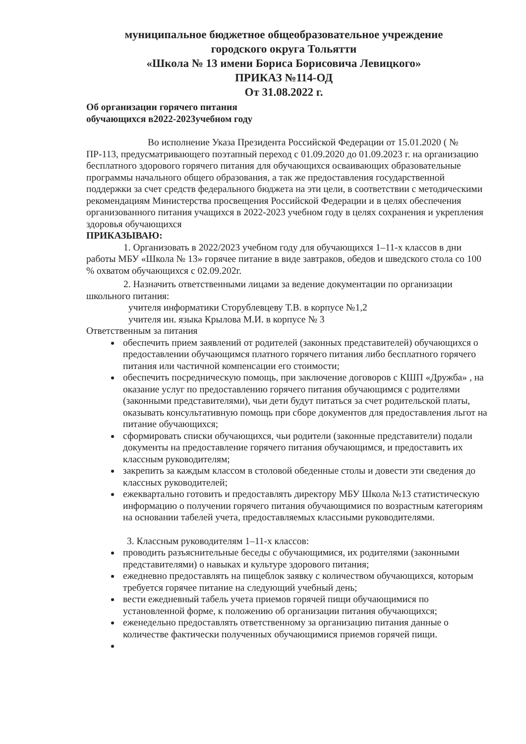муниципальное бюджетное общеобразовательное учреждение
городского округа Тольятти
«Школа № 13 имени Бориса Борисовича Левицкого»
ПРИКАЗ №114-ОД
От 31.08.2022 г.
Об организации горячего питания
обучающихся в2022-2023учебном году
Во исполнение Указа Президента Российской Федерации от 15.01.2020 ( № ПР-113, предусматривающего поэтапный переход с 01.09.2020 до 01.09.2023 г. на организацию бесплатного здорового горячего питания для обучающихся осваивающих образовательные программы начального общего образования, а так же предоставления государственной поддержки за счет средств федерального бюджета на эти цели, в соответствии с методическими рекомендациям Министерства просвещения Российской Федерации и в целях обеспечения организованного питания учащихся в 2022-2023 учебном году в целях сохранения и укрепления здоровья обучающихся
ПРИКАЗЫВАЮ:
1. Организовать в 2022/2023 учебном году для обучающихся 1–11-х классов в дни работы МБУ «Школа № 13» горячее питание в виде завтраков, обедов и шведского стола со 100 % охватом обучающихся с 02.09.202г.
2. Назначить ответственными лицами за ведение документации по организации школьного питания:
учителя информатики Сторублевцеву Т.В. в корпусе №1,2
учителя ин. языка Крылова М.И. в корпусе № 3
Ответственным за питания
обеспечить прием заявлений от родителей (законных представителей) обучающихся о предоставлении обучающимся платного горячего питания либо бесплатного горячего питания или частичной компенсации его стоимости;
обеспечить посредническую помощь, при заключение договоров с КШП «Дружба» , на оказание услуг по предоставлению горячего питания обучающимся с родителями (законными представителями), чьи дети будут питаться за счет родительской платы, оказывать консультативную помощь при сборе документов для предоставления льгот на питание обучающихся;
сформировать списки обучающихся, чьи родители (законные представители) подали документы на предоставление горячего питания обучающимся, и предоставить их классным руководителям;
закрепить за каждым классом в столовой обеденные столы и довести эти сведения до классных руководителей;
ежеквартально готовить и предоставлять директору МБУ Школа №13 статистическую информацию о получении горячего питания обучающимися по возрастным категориям на основании табелей учета, предоставляемых классными руководителями.
3. Классным руководителям 1–11-х классов:
проводить разъяснительные беседы с обучающимися, их родителями (законными представителями) о навыках и культуре здорового питания;
ежедневно предоставлять на пищеблок заявку с количеством обучающихся, которым требуется горячее питание на следующий учебный день;
вести ежедневный табель учета приемов горячей пищи обучающимися по установленной форме, к положению об организации питания обучающихся;
еженедельно предоставлять ответственному за организацию питания данные о количестве фактически полученных обучающимися приемов горячей пищи.